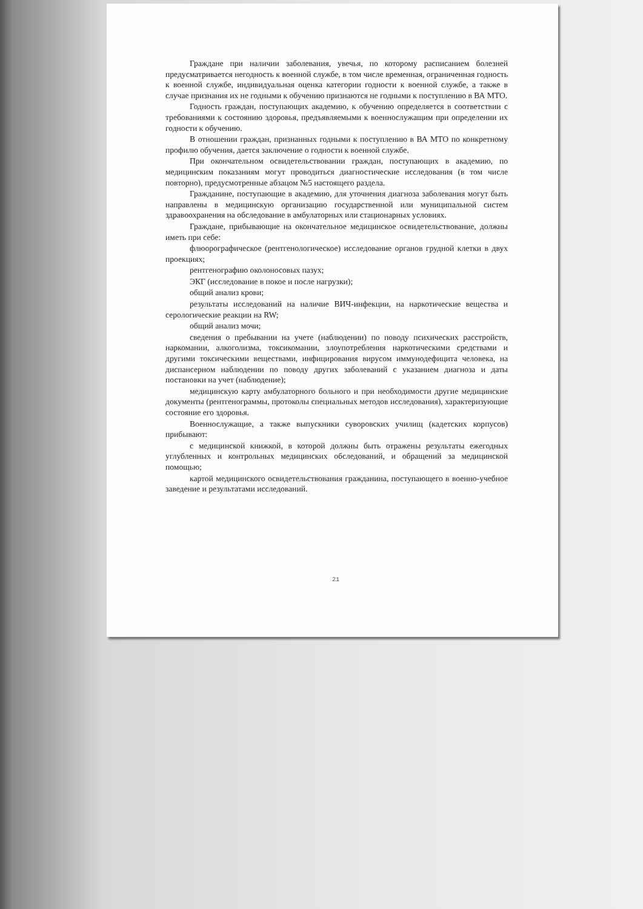Граждане при наличии заболевания, увечья, по которому расписанием болезней предусматривается негодность к военной службе, в том числе временная, ограниченная годность к военной службе, индивидуальная оценка категории годности к военной службе, а также в случае признания их не годными к обучению признаются не годными к поступлению в ВА МТО.
Годность граждан, поступающих академию, к обучению определяется в соответствии с требованиями к состоянию здоровья, предъявляемыми к военнослужащим при определении их годности к обучению.
В отношении граждан, признанных годными к поступлению в ВА МТО по конкретному профилю обучения, дается заключение о годности к военной службе.
При окончательном освидетельствовании граждан, поступающих в академию, по медицинским показаниям могут проводиться диагностические исследования (в том числе повторно), предусмотренные абзацом №5 настоящего раздела.
Гражданине, поступающие в академию, для уточнения диагноза заболевания могут быть направлены в медицинскую организацию государственной или муниципальной систем здравоохранения на обследование в амбулаторных или стационарных условиях.
Граждане, прибывающие на окончательное медицинское освидетельствование, должны иметь при себе:
флюорографическое (рентгенологическое) исследование органов грудной клетки в двух проекциях;
рентгенографию околоносовых пазух;
ЭКГ (исследование в покое и после нагрузки);
общий анализ крови;
результаты исследований на наличие ВИЧ-инфекции, на наркотические вещества и серологические реакции на RW;
общий анализ мочи;
сведения о пребывании на учете (наблюдении) по поводу психических расстройств, наркомании, алкоголизма, токсикомании, злоупотребления наркотическими средствами и другими токсическими веществами, инфицирования вирусом иммунодефицита человека, на диспансерном наблюдении по поводу других заболеваний с указанием диагноза и даты постановки на учет (наблюдение);
медицинскую карту амбулаторного больного и при необходимости другие медицинские документы (рентгенограммы, протоколы специальных методов исследования), характеризующие состояние его здоровья.
Военнослужащие, а также выпускники суворовских училищ (кадетских корпусов) прибывают:
с медицинской книжкой, в которой должны быть отражены результаты ежегодных углубленных и контрольных медицинских обследований, и обращений за медицинской помощью;
картой медицинского освидетельствования гражданина, поступающего в военно-учебное заведение и результатами исследований.
21